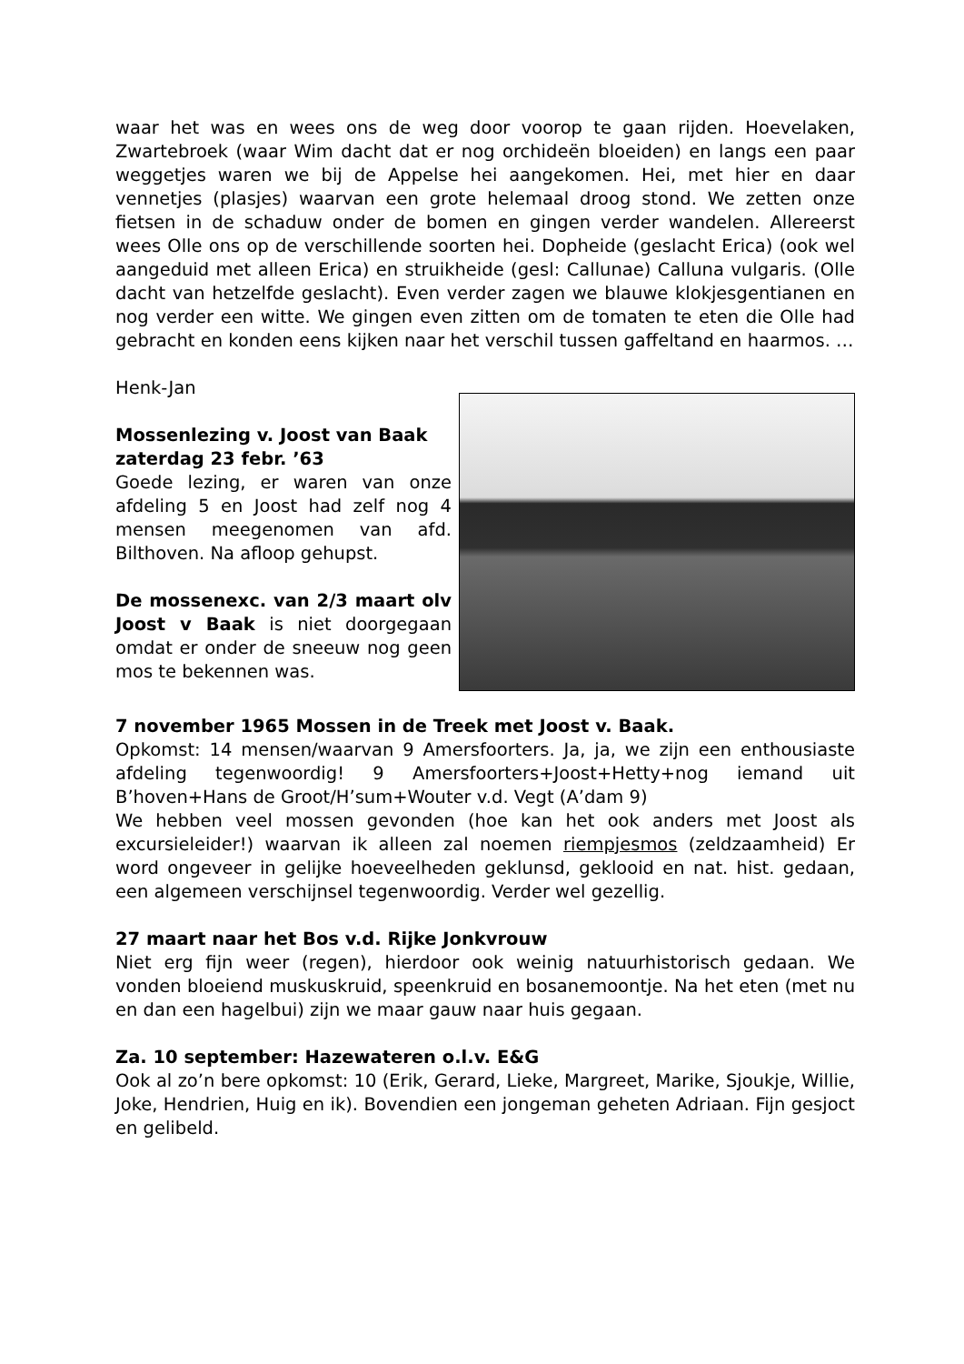waar het was en wees ons de weg door voorop te gaan rijden. Hoevelaken, Zwartebroek (waar Wim dacht dat er nog orchideën bloeiden) en langs een paar weggetjes waren we bij de Appelse hei aangekomen. Hei, met hier en daar vennetjes (plasjes) waarvan een grote helemaal droog stond. We zetten onze fietsen in de schaduw onder de bomen en gingen verder wandelen. Allereerst wees Olle ons op de verschillende soorten hei. Dopheide (geslacht Erica) (ook wel aangeduid met alleen Erica) en struikheide (gesl: Callunae) Calluna vulgaris. (Olle dacht van hetzelfde geslacht). Even verder zagen we blauwe klokjesgentianen en nog verder een witte. We gingen even zitten om de tomaten te eten die Olle had gebracht en konden eens kijken naar het verschil tussen gaffeltand en haarmos. …
Henk-Jan
Mossenlezing v. Joost van Baak zaterdag 23 febr. ’63
Goede lezing, er waren van onze afdeling 5 en Joost had zelf nog 4 mensen meegenomen van afd. Bilthoven. Na afloop gehupst.
De mossenexc. van 2/3 maart olv Joost v Baak is niet doorgegaan omdat er onder de sneeuw nog geen mos te bekennen was.
7 november 1965 Mossen in de Treek met Joost v. Baak.
Opkomst: 14 mensen/waarvan 9 Amersfoorters. Ja, ja, we zijn een enthousiaste afdeling tegenwoordig! 9 Amersfoorters+Joost+Hetty+nog iemand uit B’hoven+Hans de Groot/H’sum+Wouter v.d. Vegt (A’dam 9)
We hebben veel mossen gevonden (hoe kan het ook anders met Joost als excursieleider!) waarvan ik alleen zal noemen riempjesmos (zeldzaamheid) Er word ongeveer in gelijke hoeveelheden geklunsd, geklooid en nat. hist. gedaan, een algemeen verschijnsel tegenwoordig. Verder wel gezellig.
27 maart naar het Bos v.d. Rijke Jonkvrouw
Niet erg fijn weer (regen), hierdoor ook weinig natuurhistorisch gedaan. We vonden bloeiend muskuskruid, speenkruid en bosanemoontje. Na het eten (met nu en dan een hagelbui) zijn we maar gauw naar huis gegaan.
Za. 10 september: Hazewateren o.l.v. E&G
Ook al zo’n bere opkomst: 10 (Erik, Gerard, Lieke, Margreet, Marike, Sjoukje, Willie, Joke, Hendrien, Huig en ik). Bovendien een jongeman geheten Adriaan. Fijn gesjoct en gelibeld.